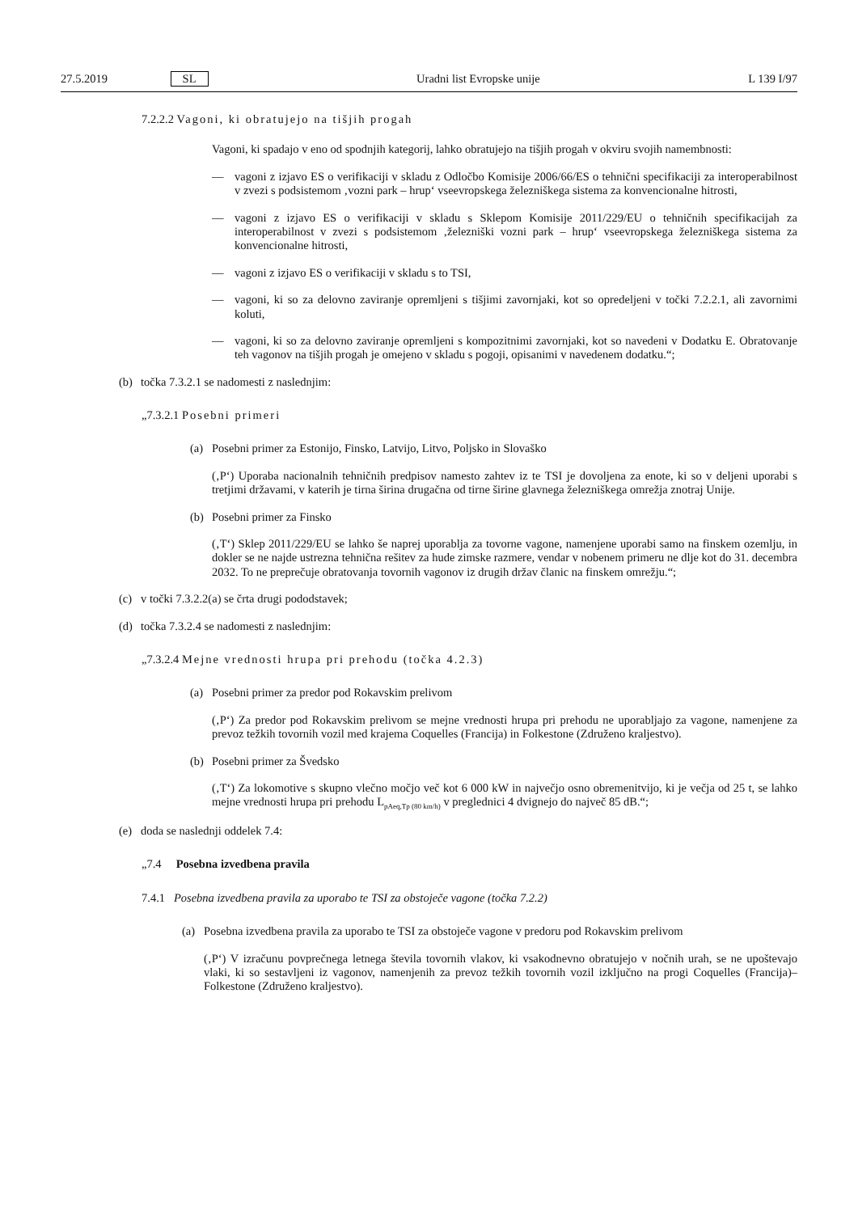27.5.2019 SL Uradni list Evropske unije L 139 I/97
7.2.2.2 Vagoni, ki obratujejo na tišjih progah
Vagoni, ki spadajo v eno od spodnjih kategorij, lahko obratujejo na tišjih progah v okviru svojih namembnosti:
— vagoni z izjavo ES o verifikaciji v skladu z Odločbo Komisije 2006/66/ES o tehnični specifikaciji za interoperabilnost v zvezi s podsistemom ‚vozni park – hrup‘ vseevropskega železniškega sistema za konvencionalne hitrosti,
— vagoni z izjavo ES o verifikaciji v skladu s Sklepom Komisije 2011/229/EU o tehničnih specifi­kacijah za interoperabilnost v zvezi s podsistemom ‚železniški vozni park – hrup‘ vseevropskega železniškega sistema za konvencionalne hitrosti,
— vagoni z izjavo ES o verifikaciji v skladu s to TSI,
— vagoni, ki so za delovno zaviranje opremljeni s tišjimi zavornjaki, kot so opredeljeni v točki 7.2.2.1, ali zavornimi koluti,
— vagoni, ki so za delovno zaviranje opremljeni s kompozitnimi zavornjaki, kot so navedeni v Dodatku E. Obratovanje teh vagonov na tišjih progah je omejeno v skladu s pogoji, opisanimi v navedenem dodatku.“;
(b) točka 7.3.2.1 se nadomesti z naslednjim:
„7.3.2.1 Posebni primeri
(a) Posebni primer za Estonijo, Finsko, Latvijo, Litvo, Poljsko in Slovaško
(‚P‘) Uporaba nacionalnih tehničnih predpisov namesto zahtev iz te TSI je dovoljena za enote, ki so v deljeni uporabi s tretjimi državami, v katerih je tirna širina drugačna od tirne širine glavnega železniškega omrežja znotraj Unije.
(b) Posebni primer za Finsko
(‚T‘) Sklep 2011/229/EU se lahko še naprej uporablja za tovorne vagone, namenjene uporabi samo na finskem ozemlju, in dokler se ne najde ustrezna tehnična rešitev za hude zimske razmere, vendar v nobenem primeru ne dlje kot do 31. decembra 2032. To ne preprečuje obratovanja tovornih vagonov iz drugih držav članic na finskem omrežju.“;
(c) v točki 7.3.2.2(a) se črta drugi pododstavek;
(d) točka 7.3.2.4 se nadomesti z naslednjim:
„7.3.2.4 Mejne vrednosti hrupa pri prehodu (točka 4.2.3)
(a) Posebni primer za predor pod Rokavskim prelivom
(‚P‘) Za predor pod Rokavskim prelivom se mejne vrednosti hrupa pri prehodu ne uporabljajo za vagone, namenjene za prevoz težkih tovornih vozil med krajema Coquelles (Francija) in Folkestone (Združeno kraljestvo).
(b) Posebni primer za Švedsko
(‚T‘) Za lokomotive s skupno vlečno močjo več kot 6 000 kW in največjo osno obremenitvijo, ki je večja od 25 t, se lahko mejne vrednosti hrupa pri prehodu L<sub>pAeq,Tp (80 km/h)</sub> v preglednici 4 dvignejo do največ 85 dB.“;
(e) doda se naslednji oddelek 7.4:
„7.4 Posebna izvedbena pravila
7.4.1 Posebna izvedbena pravila za uporabo te TSI za obstoječe vagone (točka 7.2.2)
(a) Posebna izvedbena pravila za uporabo te TSI za obstoječe vagone v predoru pod Rokavskim prelivom
(‚P‘) V izračunu povprečnega letnega števila tovornih vlakov, ki vsakodnevno obratujejo v nočnih urah, se ne upoštevajo vlaki, ki so sestavljeni iz vagonov, namenjenih za prevoz težkih tovornih vozil izključno na progi Coquelles (Francija)–Folkestone (Združeno kraljestvo).